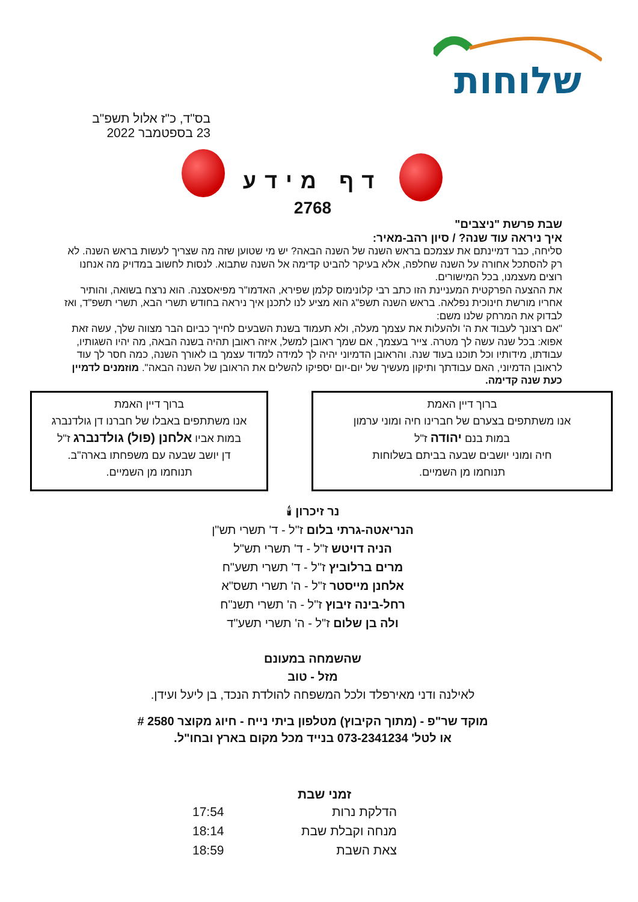שלוחות
בס"ד, כ"ז אלול תשפ"ב
23 בספטמבר 2022
דף מידע
2768
שבת פרשת "ניצבים"
איך ניראה עוד שנה? / סיון רהב-מאיר:
סליחה, כבר דמיינתם את עצמכם בראש השנה של השנה הבאה? יש מי שטוען שזה מה שצריך לעשות בראש השנה. לא רק להסתכל אחורה על השנה שחלפה, אלא בעיקר להביט קדימה אל השנה שתבוא. לנסות לחשוב במדויק מה אנחנו רוצים מעצמנו, בכל המישורים.
את ההצעה הפרקטית המעניינת הזו כתב רבי קלונימוס קלמן שפירא, האדמו"ר מפיאסצנה. הוא נרצח בשואה, והותיר אחריו מורשת חינוכית נפלאה. בראש השנה תשפ"ג הוא מציע לנו לתכנן איך ניראה בחודש תשרי הבא, תשרי תשפ"ד, ואז לבדוק את המרחק שלנו משם:
"אם רצונך לעבוד את ה' ולהעלות את עצמך מעלה, ולא תעמוד בשנת השבעים לחייך כביום הבר מצווה שלך, עשה זאת אפוא: בכל שנה עשה לך מטרה. צייר בעצמך, אם שמך ראובן למשל, איזה ראובן תהיה בשנה הבאה, מה יהיו השגותיו, עבודתו, מידותיו וכל תוכנו בעוד שנה. והראובן הדמיוני יהיה לך למידה למדוד עצמך בו לאורך השנה, כמה חסר לך עוד לראובן הדמיוני, האם עבודתך ותיקון מעשיך של יום-יום יספיקו להשלים את הראובן של השנה הבאה". מוזמנים לדמיין כעת שנה קדימה.
ברוך דיין האמת
אנו משתתפים בצערם של חברינו חיה ומוני ערמון
במות בנם יהודה ז"ל
חיה ומוני יושבים שבעה בביתם בשלוחות
תנוחמו מן השמיים.
ברוך דיין האמת
אנו משתתפים באבלו של חברנו דן גולדנברג
במות אביו אלחנן (פול) גולדנברג ז"ל
דן יושב שבעה עם משפחתו בארה"ב.
תנוחמו מן השמיים.
נר זיכרון 🕯
הנריאטה-גרתי בלום ז"ל - ד' תשרי תש"ן
הניה דויטש ז"ל - ד' תשרי תש"ל
מרים ברלוביץ ז"ל - ד' תשרי תשע"ח
אלחנן מייסטר ז"ל - ה' תשרי תשס"א
רחל-בינה זיבוץ ז"ל - ה' תשרי תשנ"ח
ולה בן שלום ז"ל - ה' תשרי תשע"ד
שהשמחה במעונם
מזל - טוב
לאילנה ודני מאירפלד ולכל המשפחה להולדת הנכד, בן ליעל ועידן.
מוקד שר"פ - (מתוך הקיבוץ) מטלפון ביתי נייח - חיוג מקוצר 2580 #
או לטל' 073-2341234 בנייד מכל מקום בארץ ובחו"ל.
| זמני שבת | |
| --- | --- |
| הדלקת נרות | 17:54 |
| מנחה וקבלת שבת | 18:14 |
| צאת השבת | 18:59 |